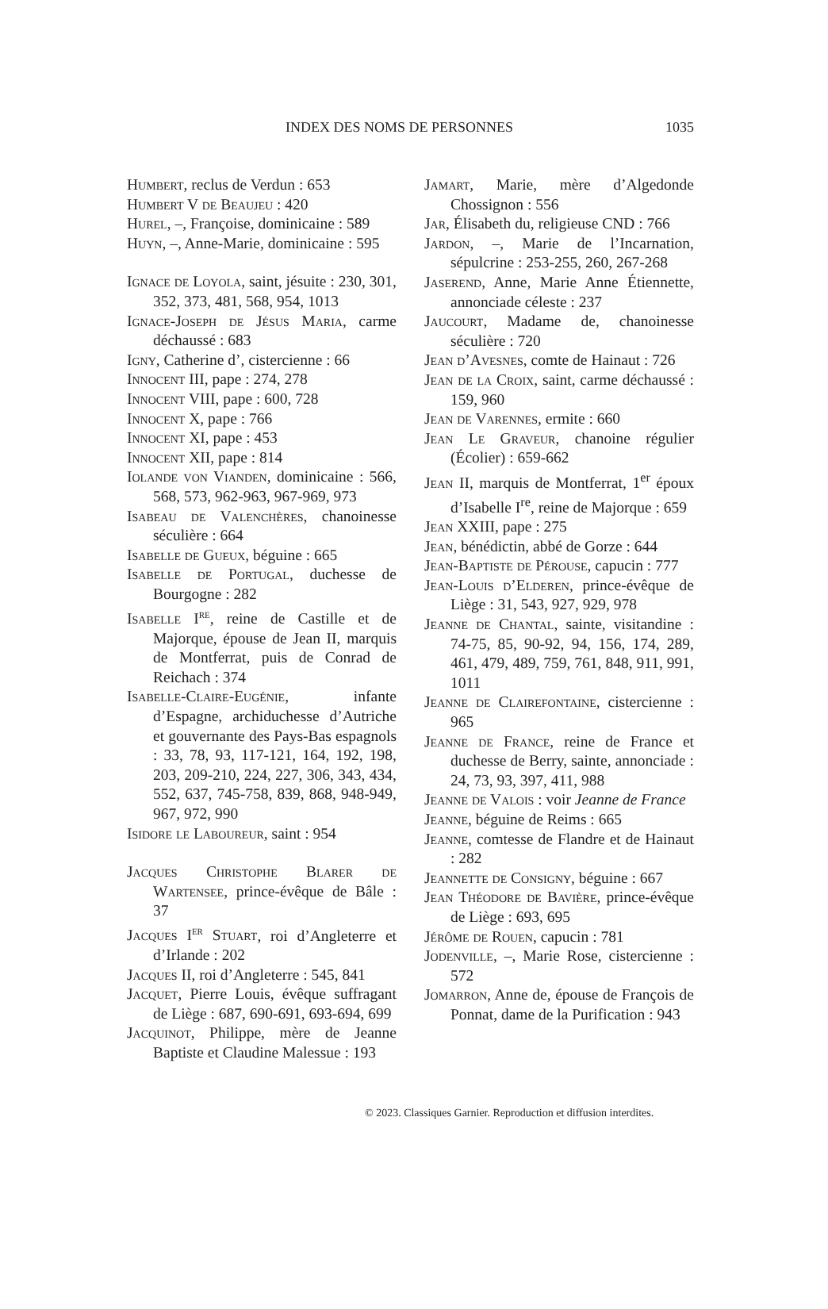INDEX DES NOMS DE PERSONNES 1035
Humbert, reclus de Verdun : 653
Humbert V de Beaujeu : 420
Hurel, –, Françoise, dominicaine : 589
Huyn, –, Anne-Marie, dominicaine : 595
Ignace de Loyola, saint, jésuite : 230, 301, 352, 373, 481, 568, 954, 1013
Ignace-Joseph de Jésus Maria, carme déchaussé : 683
Igny, Catherine d’, cistercienne : 66
Innocent III, pape : 274, 278
Innocent VIII, pape : 600, 728
Innocent X, pape : 766
Innocent XI, pape : 453
Innocent XII, pape : 814
Iolande von Vianden, dominicaine : 566, 568, 573, 962-963, 967-969, 973
Isabeau de Valenchères, chanoinesse séculière : 664
Isabelle de Gueux, béguine : 665
Isabelle de Portugal, duchesse de Bourgogne : 282
Isabelle I<sup>re</sup>, reine de Castille et de Majorque, épouse de Jean II, marquis de Montferrat, puis de Conrad de Reichach : 374
Isabelle-Claire-Eugénie, infante d’Espagne, archiduchesse d’Autriche et gouvernante des Pays-Bas espagnols : 33, 78, 93, 117-121, 164, 192, 198, 203, 209-210, 224, 227, 306, 343, 434, 552, 637, 745-758, 839, 868, 948-949, 967, 972, 990
Isidore le Laboureur, saint : 954
Jacques Christophe Blarer de Wartensee, prince-évêque de Bâle : 37
Jacques I<sup>er</sup> Stuart, roi d’Angleterre et d’Irlande : 202
Jacques II, roi d’Angleterre : 545, 841
Jacquet, Pierre Louis, évêque suffragant de Liège : 687, 690-691, 693-694, 699
Jacquinot, Philippe, mère de Jeanne Baptiste et Claudine Malessue : 193
Jamart, Marie, mère d’Algedonde Chossignon : 556
Jar, Élisabeth du, religieuse CND : 766
Jardon, –, Marie de l’Incarnation, sépulcrine : 253-255, 260, 267-268
Jaserend, Anne, Marie Anne Étiennette, annonciade céleste : 237
Jaucourt, Madame de, chanoinesse séculière : 720
Jean d’Avesnes, comte de Hainaut : 726
Jean de la Croix, saint, carme déchaussé : 159, 960
Jean de Varennes, ermite : 660
Jean Le Graveur, chanoine régulier (Écolier) : 659-662
Jean II, marquis de Montferrat, 1<sup>er</sup> époux d’Isabelle I<sup>re</sup>, reine de Majorque : 659
Jean XXIII, pape : 275
Jean, bénédictin, abbé de Gorze : 644
Jean-Baptiste de Pérouse, capucin : 777
Jean-Louis d’Elderen, prince-évêque de Liège : 31, 543, 927, 929, 978
Jeanne de Chantal, sainte, visitandine : 74-75, 85, 90-92, 94, 156, 174, 289, 461, 479, 489, 759, 761, 848, 911, 991, 1011
Jeanne de Clairefontaine, cistercienne : 965
Jeanne de France, reine de France et duchesse de Berry, sainte, annonciade : 24, 73, 93, 397, 411, 988
Jeanne de Valois : voir Jeanne de France
Jeanne, béguine de Reims : 665
Jeanne, comtesse de Flandre et de Hainaut : 282
Jeannette de Consigny, béguine : 667
Jean Théodore de Bavière, prince-évêque de Liège : 693, 695
Jérôme de Rouen, capucin : 781
Jodenville, –, Marie Rose, cistercienne : 572
Jomarron, Anne de, épouse de François de Ponnat, dame de la Purification : 943
© 2023. Classiques Garnier. Reproduction et diffusion interdites.